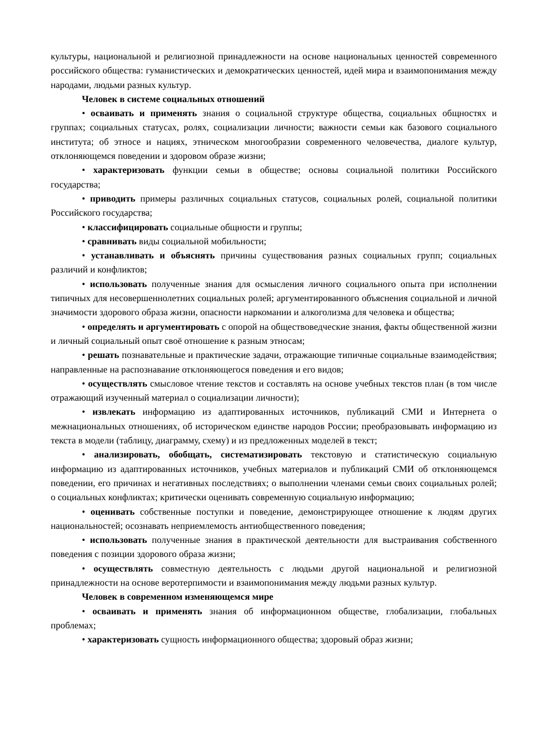культуры, национальной и религиозной принадлежности на основе национальных ценностей современного российского общества: гуманистических и демократических ценностей, идей мира и взаимопонимания между народами, людьми разных культур.
Человек в системе социальных отношений
• осваивать и применять знания о социальной структуре общества, социальных общностях и группах; социальных статусах, ролях, социализации личности; важности семьи как базового социального института; об этносе и нациях, этническом многообразии современного человечества, диалоге культур, отклоняющемся поведении и здоровом образе жизни;
• характеризовать функции семьи в обществе; основы социальной политики Российского государства;
• приводить примеры различных социальных статусов, социальных ролей, социальной политики Российского государства;
• классифицировать социальные общности и группы;
• сравнивать виды социальной мобильности;
• устанавливать и объяснять причины существования разных социальных групп; социальных различий и конфликтов;
• использовать полученные знания для осмысления личного социального опыта при исполнении типичных для несовершеннолетних социальных ролей; аргументированного объяснения социальной и личной значимости здорового образа жизни, опасности наркомании и алкоголизма для человека и общества;
• определять и аргументировать с опорой на обществоведческие знания, факты общественной жизни и личный социальный опыт своё отношение к разным этносам;
• решать познавательные и практические задачи, отражающие типичные социальные взаимодействия; направленные на распознавание отклоняющегося поведения и его видов;
• осуществлять смысловое чтение текстов и составлять на основе учебных текстов план (в том числе отражающий изученный материал о социализации личности);
• извлекать информацию из адаптированных источников, публикаций СМИ и Интернета о межнациональных отношениях, об историческом единстве народов России; преобразовывать информацию из текста в модели (таблицу, диаграмму, схему) и из предложенных моделей в текст;
• анализировать, обобщать, систематизировать текстовую и статистическую социальную информацию из адаптированных источников, учебных материалов и публикаций СМИ об отклоняющемся поведении, его причинах и негативных последствиях; о выполнении членами семьи своих социальных ролей; о социальных конфликтах; критически оценивать современную социальную информацию;
• оценивать собственные поступки и поведение, демонстрирующее отношение к людям других национальностей; осознавать неприемлемость антиобщественного поведения;
• использовать полученные знания в практической деятельности для выстраивания собственного поведения с позиции здорового образа жизни;
• осуществлять совместную деятельность с людьми другой национальной и религиозной принадлежности на основе веротерпимости и взаимопонимания между людьми разных культур.
Человек в современном изменяющемся мире
• осваивать и применять знания об информационном обществе, глобализации, глобальных проблемах;
• характеризовать сущность информационного общества; здоровый образ жизни;